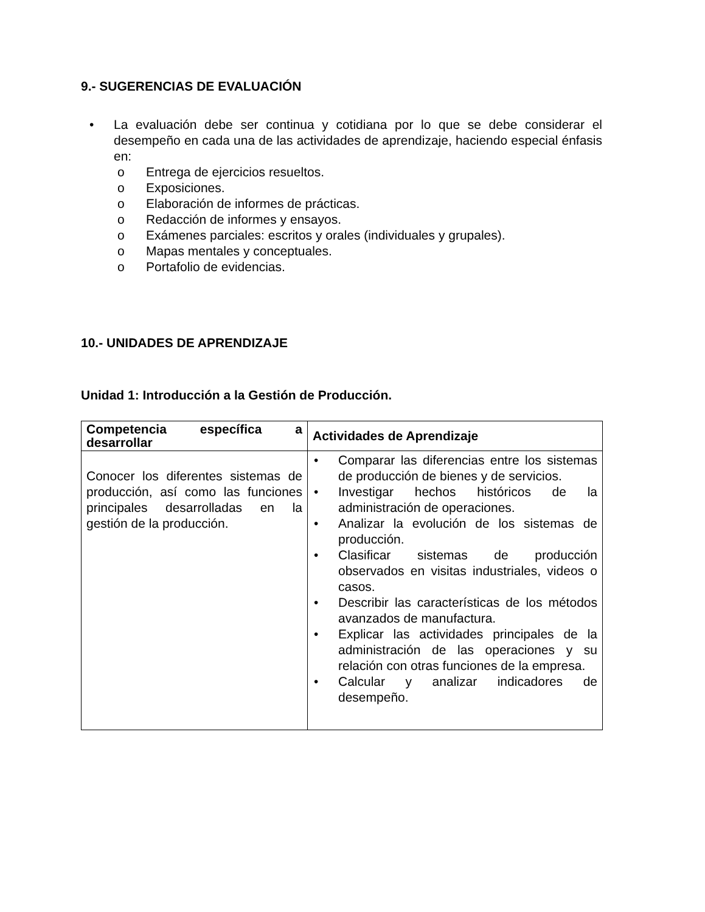9.- SUGERENCIAS DE EVALUACIÓN
• La evaluación debe ser continua y cotidiana por lo que se debe considerar el desempeño en cada una de las actividades de aprendizaje, haciendo especial énfasis en:
o Entrega de ejercicios resueltos.
o Exposiciones.
o Elaboración de informes de prácticas.
o Redacción de informes y ensayos.
o Exámenes parciales: escritos y orales (individuales y grupales).
o Mapas mentales y conceptuales.
o Portafolio de evidencias.
10.- UNIDADES DE APRENDIZAJE
Unidad 1: Introducción a la Gestión de Producción.
| Competencia específica a desarrollar | Actividades de Aprendizaje |
| --- | --- |
| Conocer los diferentes sistemas de producción, así como las funciones principales desarrolladas en la gestión de la producción. | • Comparar las diferencias entre los sistemas de producción de bienes y de servicios. • Investigar hechos históricos de la administración de operaciones. • Analizar la evolución de los sistemas de producción. • Clasificar sistemas de producción observados en visitas industriales, videos o casos. • Describir las características de los métodos avanzados de manufactura. • Explicar las actividades principales de la administración de las operaciones y su relación con otras funciones de la empresa. • Calcular y analizar indicadores de desempeño. |